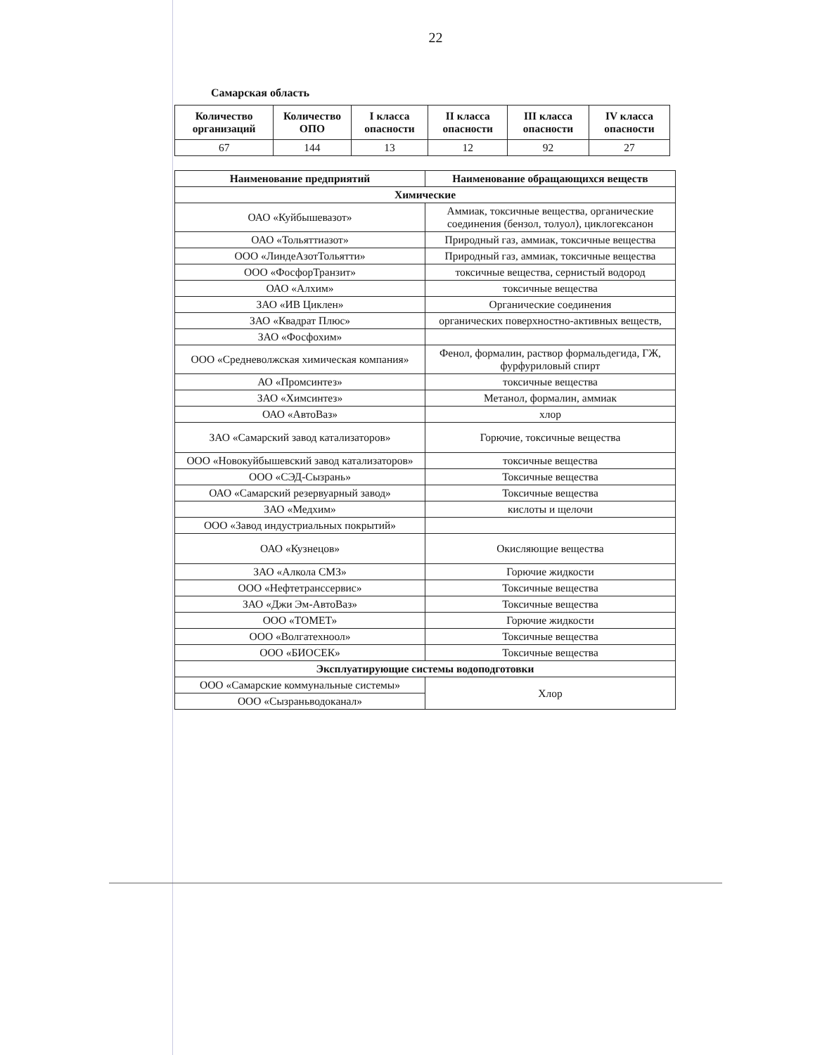22
Самарская область
| Количество организаций | Количество ОПО | I класса опасности | II класса опасности | III класса опасности | IV класса опасности |
| --- | --- | --- | --- | --- | --- |
| 67 | 144 | 13 | 12 | 92 | 27 |
| Наименование предприятий | Наименование обращающихся веществ |
| --- | --- |
| Химические | |
| ОАО «Куйбышевазот» | Аммиак, токсичные вещества, органические соединения (бензол, толуол), циклогексанон |
| ОАО «Тольяттиазот» | Природный газ, аммиак, токсичные вещества |
| ООО «ЛиндеАзотТольятти» | Природный газ, аммиак, токсичные вещества |
| ООО «ФосфорТранзит» | токсичные вещества, сернистый водород |
| ОАО «Алхим» | токсичные вещества |
| ЗАО «ИВ Циклен» | Органические соединения |
| ЗАО «Квадрат Плюс» | органических поверхностно-активных веществ, |
| ЗАО «Фосфохим» | |
| ООО «Средневолжская химическая компания» | Фенол, формалин, раствор формальдегида, ГЖ, фурфуриловый спирт |
| АО «Промсинтез» | токсичные вещества |
| ЗАО «Химсинтез» | Метанол, формалин, аммиак |
| ОАО «АвтоВаз» | хлор |
| ЗАО «Самарский завод катализаторов» | Горючие, токсичные вещества |
| ООО «Новокуйбышевский завод катализаторов» | токсичные вещества |
| ООО «СЭД-Сызрань» | Токсичные вещества |
| ОАО «Самарский резервуарный завод» | Токсичные вещества |
| ЗАО «Медхим» | кислоты и щелочи |
| ООО «Завод индустриальных покрытий» | |
| ОАО «Кузнецов» | Окисляющие вещества |
| ЗАО «Алкола СМЗ» | Горючие жидкости |
| ООО «Нефтетранссервис» | Токсичные вещества |
| ЗАО «Джи Эм-АвтоВаз» | Токсичные вещества |
| ООО «ТОМЕТ» | Горючие жидкости |
| ООО «Волгатехноол» | Токсичные вещества |
| ООО «БИОСЕК» | Токсичные вещества |
| Эксплуатирующие системы водоподготовки | |
| ООО «Самарские коммунальные системы» | Хлор |
| ООО «Сызраньводоканал» | |